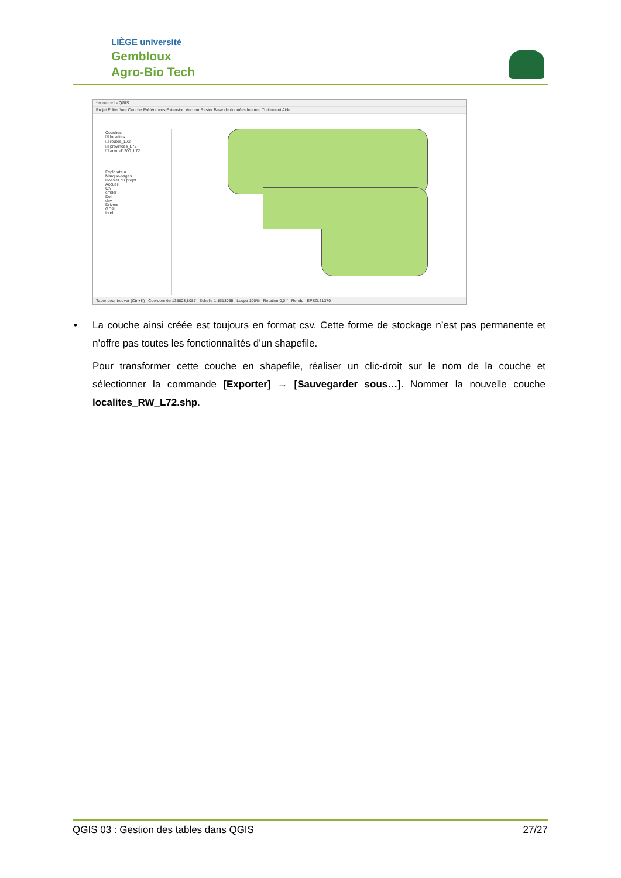LIÈGE université
Gembloux
Agro-Bio Tech
*exercice1 - QGIS
Projet Éditer Vue Couche Préférences Extension Vecteur Raster Base de données Internet Traitement Aide
Couches
☑ localites
☐ routes_L72
☑ provinces_L72
☐ arrond1200_L72
Explorateur
Marque-pages
Dossier du projet
Accueil
C:\
cmder
Dell
dev
Drivers
GDAL
Intel
Taper pour trouver (Ctrl+K) Coordonnée 135803,8087 Échelle 1:1513055 Loupe 100% Rotation 0,0 ° Rendu EPSG:31370
• La couche ainsi créée est toujours en format csv. Cette forme de stockage n’est pas permanente et n’offre pas toutes les fonctionnalités d’un shapefile.
Pour transformer cette couche en shapefile, réaliser un clic-droit sur le nom de la couche et sélectionner la commande [Exporter] → [Sauvegarder sous…]. Nommer la nouvelle couche localites_RW_L72.shp.
QGIS 03 : Gestion des tables dans QGIS 27/27